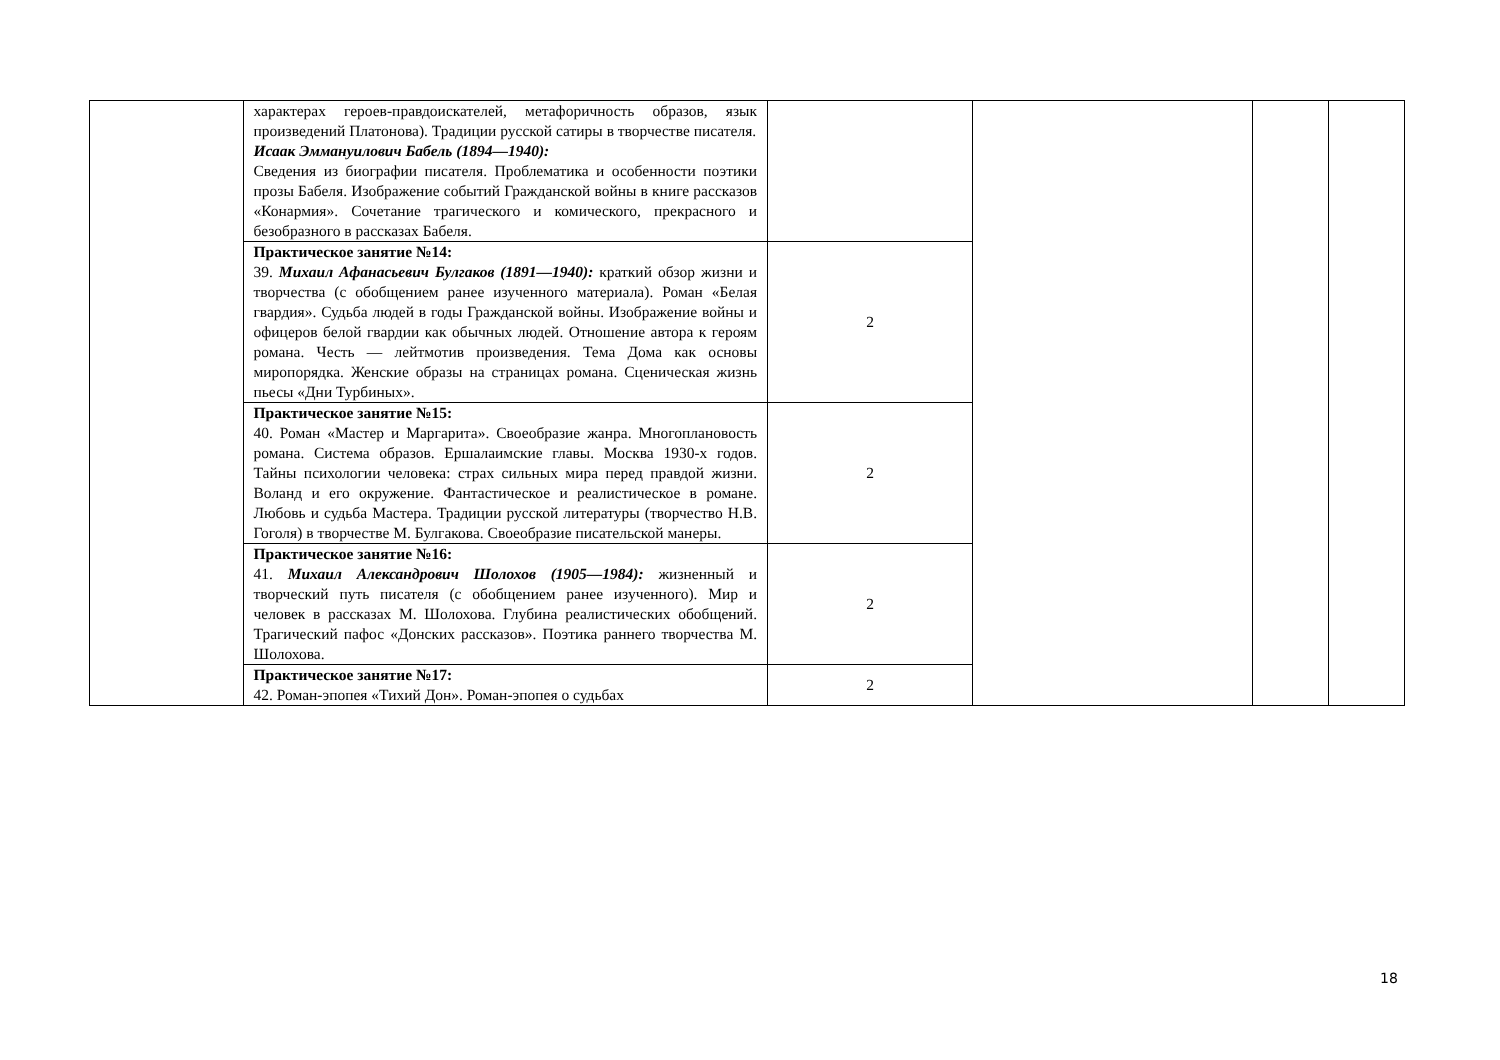| | характерах героев-правдоискателей, метафоричность образов, язык произведений Платонова). Традиции русской сатиры в творчестве писателя. Исаак Эммануилович Бабель (1894—1940): Сведения из биографии писателя. Проблематика и особенности поэтики прозы Бабеля. Изображение событий Гражданской войны в книге рассказов «Конармия». Сочетание трагического и комического, прекрасного и безобразного в рассказах Бабеля. | | | | |
| | Практическое занятие №14: 39. Михаил Афанасьевич Булгаков (1891—1940): краткий обзор жизни и творчества (с обобщением ранее изученного материала). Роман «Белая гвардия». Судьба людей в годы Гражданской войны. Изображение войны и офицеров белой гвардии как обычных людей. Отношение автора к героям романа. Честь — лейтмотив произведения. Тема Дома как основы миропорядка. Женские образы на страницах романа. Сценическая жизнь пьесы «Дни Турбиных». | 2 | | | |
| | Практическое занятие №15: 40. Роман «Мастер и Маргарита». Своеобразие жанра. Многоплановость романа. Система образов. Ершалаимские главы. Москва 1930-х годов. Тайны психологии человека: страх сильных мира перед правдой жизни. Воланд и его окружение. Фантастическое и реалистическое в романе. Любовь и судьба Мастера. Традиции русской литературы (творчество Н.В. Гоголя) в творчестве М. Булгакова. Своеобразие писательской манеры. | 2 | | | |
| | Практическое занятие №16: 41. Михаил Александрович Шолохов (1905—1984): жизненный и творческий путь писателя (с обобщением ранее изученного). Мир и человек в рассказах М. Шолохова. Глубина реалистических обобщений. Трагический пафос «Донских рассказов». Поэтика раннего творчества М. Шолохова. | 2 | | | |
| | Практическое занятие №17: 42. Роман-эпопея «Тихий Дон». Роман-эпопея о судьбах | 2 | | | |
18